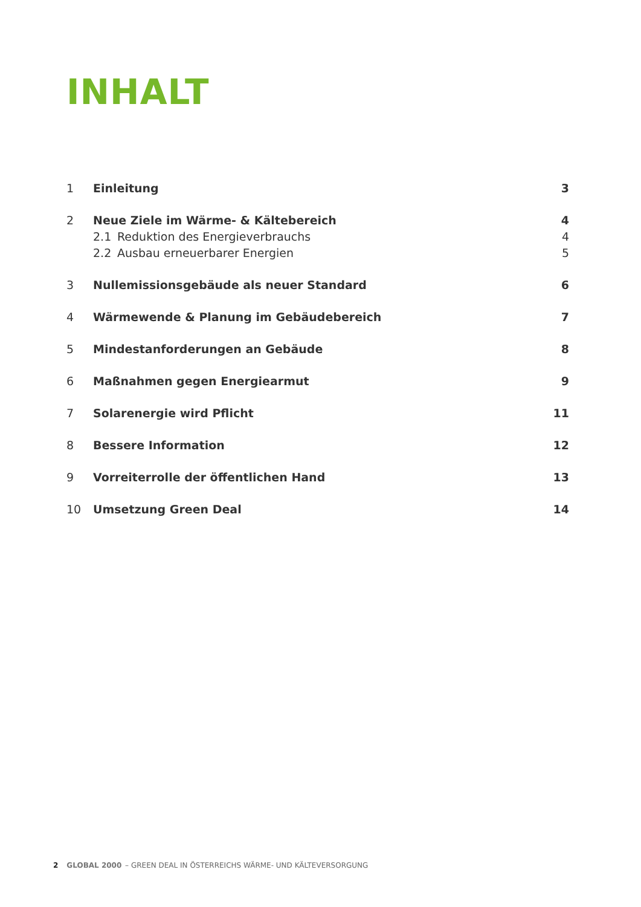INHALT
1 Einleitung 3
2 Neue Ziele im Wärme- & Kältebereich 4
2.1 Reduktion des Energieverbrauchs 4
2.2 Ausbau erneuerbarer Energien 5
3 Nullemissionsgebäude als neuer Standard 6
4 Wärmewende & Planung im Gebäudebereich 7
5 Mindestanforderungen an Gebäude 8
6 Maßnahmen gegen Energiearmut 9
7 Solarenergie wird Pflicht 11
8 Bessere Information 12
9 Vorreiterrolle der öffentlichen Hand 13
10 Umsetzung Green Deal 14
2 GLOBAL 2000 – GREEN DEAL IN ÖSTERREICHS WÄRME- UND KÄLTEVERSORGUNG